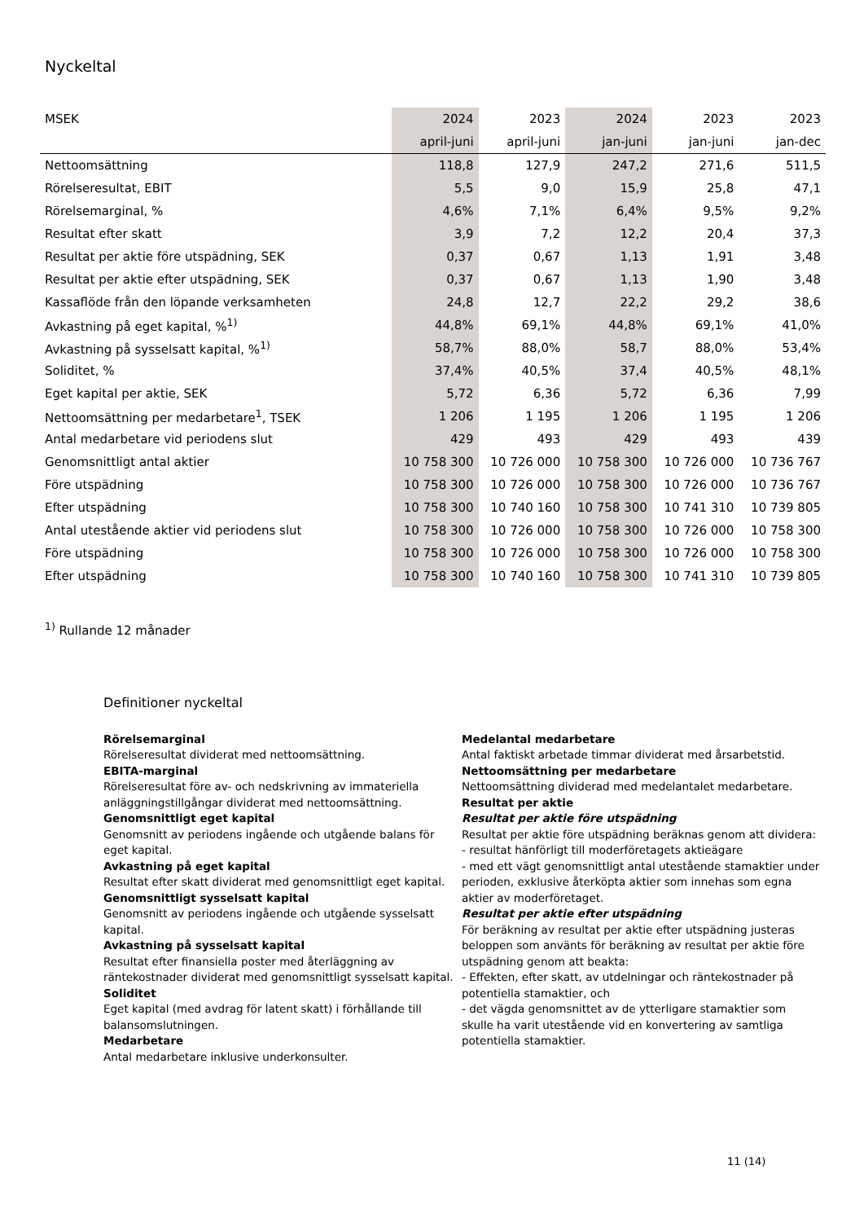Nyckeltal
| MSEK | 2024 | 2023 | 2024 | 2023 | 2023 |
| --- | --- | --- | --- | --- | --- |
| | april-juni | april-juni | jan-juni | jan-juni | jan-dec |
| Nettoomsättning | 118,8 | 127,9 | 247,2 | 271,6 | 511,5 |
| Rörelseresultat, EBIT | 5,5 | 9,0 | 15,9 | 25,8 | 47,1 |
| Rörelsemarginal, % | 4,6% | 7,1% | 6,4% | 9,5% | 9,2% |
| Resultat efter skatt | 3,9 | 7,2 | 12,2 | 20,4 | 37,3 |
| Resultat per aktie före utspädning, SEK | 0,37 | 0,67 | 1,13 | 1,91 | 3,48 |
| Resultat per aktie efter utspädning, SEK | 0,37 | 0,67 | 1,13 | 1,90 | 3,48 |
| Kassaflöde från den löpande verksamheten | 24,8 | 12,7 | 22,2 | 29,2 | 38,6 |
| Avkastning på eget kapital, %<sup>1)</sup> | 44,8% | 69,1% | 44,8% | 69,1% | 41,0% |
| Avkastning på sysselsatt kapital, %<sup>1)</sup> | 58,7% | 88,0% | 58,7 | 88,0% | 53,4% |
| Soliditet, % | 37,4% | 40,5% | 37,4 | 40,5% | 48,1% |
| Eget kapital per aktie, SEK | 5,72 | 6,36 | 5,72 | 6,36 | 7,99 |
| Nettoomsättning per medarbetare<sup>1</sup>, TSEK | 1 206 | 1 195 | 1 206 | 1 195 | 1 206 |
| Antal medarbetare vid periodens slut | 429 | 493 | 429 | 493 | 439 |
| Genomsnittligt antal aktier | 10 758 300 | 10 726 000 | 10 758 300 | 10 726 000 | 10 736 767 |
| Före utspädning | 10 758 300 | 10 726 000 | 10 758 300 | 10 726 000 | 10 736 767 |
| Efter utspädning | 10 758 300 | 10 740 160 | 10 758 300 | 10 741 310 | 10 739 805 |
| Antal utestående aktier vid periodens slut | 10 758 300 | 10 726 000 | 10 758 300 | 10 726 000 | 10 758 300 |
| Före utspädning | 10 758 300 | 10 726 000 | 10 758 300 | 10 726 000 | 10 758 300 |
| Efter utspädning | 10 758 300 | 10 740 160 | 10 758 300 | 10 741 310 | 10 739 805 |
<sup>1)</sup> Rullande 12 månader
Definitioner nyckeltal
Rörelsemarginal
Rörelseresultat dividerat med nettoomsättning.
EBITA-marginal
Rörelseresultat före av- och nedskrivning av immateriella anläggningstillgångar dividerat med nettoomsättning.
Genomsnittligt eget kapital
Genomsnitt av periodens ingående och utgående balans för eget kapital.
Avkastning på eget kapital
Resultat efter skatt dividerat med genomsnittligt eget kapital.
Genomsnittligt sysselsatt kapital
Genomsnitt av periodens ingående och utgående sysselsatt kapital.
Avkastning på sysselsatt kapital
Resultat efter finansiella poster med återläggning av räntekostnader dividerat med genomsnittligt sysselsatt kapital.
Soliditet
Eget kapital (med avdrag för latent skatt) i förhållande till balansomslutningen.
Medarbetare
Antal medarbetare inklusive underkonsulter.
Medelantal medarbetare
Antal faktiskt arbetade timmar dividerat med årsarbetstid.
Nettoomsättning per medarbetare
Nettoomsättning dividerad med medelantalet medarbetare.
Resultat per aktie
Resultat per aktie före utspädning
Resultat per aktie före utspädning beräknas genom att dividera:
- resultat hänförligt till moderföretagets aktieägare
- med ett vägt genomsnittligt antal utestående stamaktier under perioden, exklusive återköpta aktier som innehas som egna aktier av moderföretaget.
Resultat per aktie efter utspädning
För beräkning av resultat per aktie efter utspädning justeras beloppen som använts för beräkning av resultat per aktie före utspädning genom att beakta:
- Effekten, efter skatt, av utdelningar och räntekostnader på potentiella stamaktier, och
- det vägda genomsnittet av de ytterligare stamaktier som skulle ha varit utestående vid en konvertering av samtliga potentiella stamaktier.
11 (14)